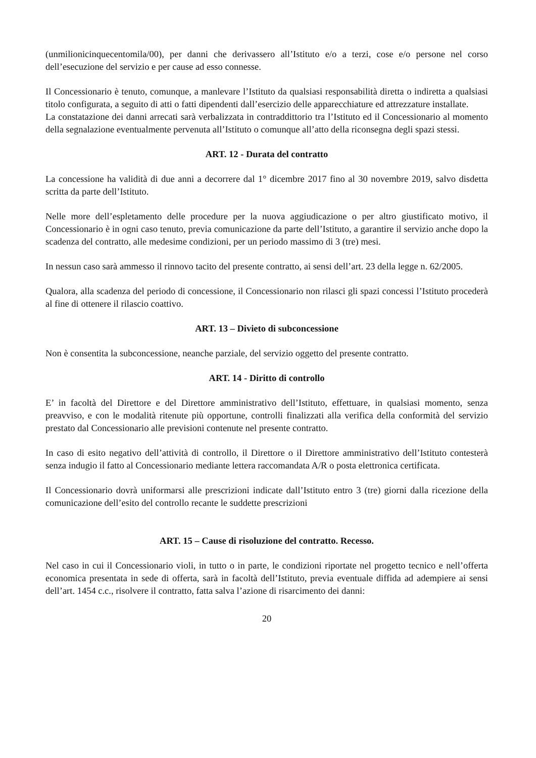(unmilionicinquecentomila/00), per danni che derivassero all’Istituto e/o a terzi, cose e/o persone nel corso dell’esecuzione del servizio e per cause ad esso connesse.
Il Concessionario è tenuto, comunque, a manlevare l’Istituto da qualsiasi responsabilità diretta o indiretta a qualsiasi titolo configurata, a seguito di atti o fatti dipendenti dall’esercizio delle apparecchiature ed attrezzature installate.
La constatazione dei danni arrecati sarà verbalizzata in contraddittorio tra l’Istituto ed il Concessionario al momento della segnalazione eventualmente pervenuta all’Istituto o comunque all’atto della riconsegna degli spazi stessi.
ART. 12 - Durata del contratto
La concessione ha validità di due anni a decorrere dal 1° dicembre 2017 fino al 30 novembre 2019, salvo disdetta scritta da parte dell’Istituto.
Nelle more dell’espletamento delle procedure per la nuova aggiudicazione o per altro giustificato motivo, il Concessionario è in ogni caso tenuto, previa comunicazione da parte dell’Istituto, a garantire il servizio anche dopo la scadenza del contratto, alle medesime condizioni, per un periodo massimo di 3 (tre) mesi.
In nessun caso sarà ammesso il rinnovo tacito del presente contratto, ai sensi dell’art. 23 della legge n. 62/2005.
Qualora, alla scadenza del periodo di concessione, il Concessionario non rilasci gli spazi concessi l’Istituto procederà al fine di ottenere il rilascio coattivo.
ART. 13 – Divieto di subconcessione
Non è consentita la subconcessione, neanche parziale, del servizio oggetto del presente contratto.
ART. 14 - Diritto di controllo
E’ in facoltà del Direttore e del Direttore amministrativo dell’Istituto, effettuare, in qualsiasi momento, senza preavviso, e con le modalità ritenute più opportune, controlli finalizzati alla verifica della conformità del servizio prestato dal Concessionario alle previsioni contenute nel presente contratto.
In caso di esito negativo dell’attività di controllo, il Direttore o il Direttore amministrativo dell’Istituto contesterà senza indugio il fatto al Concessionario mediante lettera raccomandata A/R o posta elettronica certificata.
Il Concessionario dovrà uniformarsi alle prescrizioni indicate dall’Istituto entro 3 (tre) giorni dalla ricezione della comunicazione dell’esito del controllo recante le suddette prescrizioni
ART. 15 – Cause di risoluzione del contratto. Recesso.
Nel caso in cui il Concessionario violi, in tutto o in parte, le condizioni riportate nel progetto tecnico e nell’offerta economica presentata in sede di offerta, sarà in facoltà dell’Istituto, previa eventuale diffida ad adempiere ai sensi dell’art. 1454 c.c., risolvere il contratto, fatta salva l’azione di risarcimento dei danni:
20